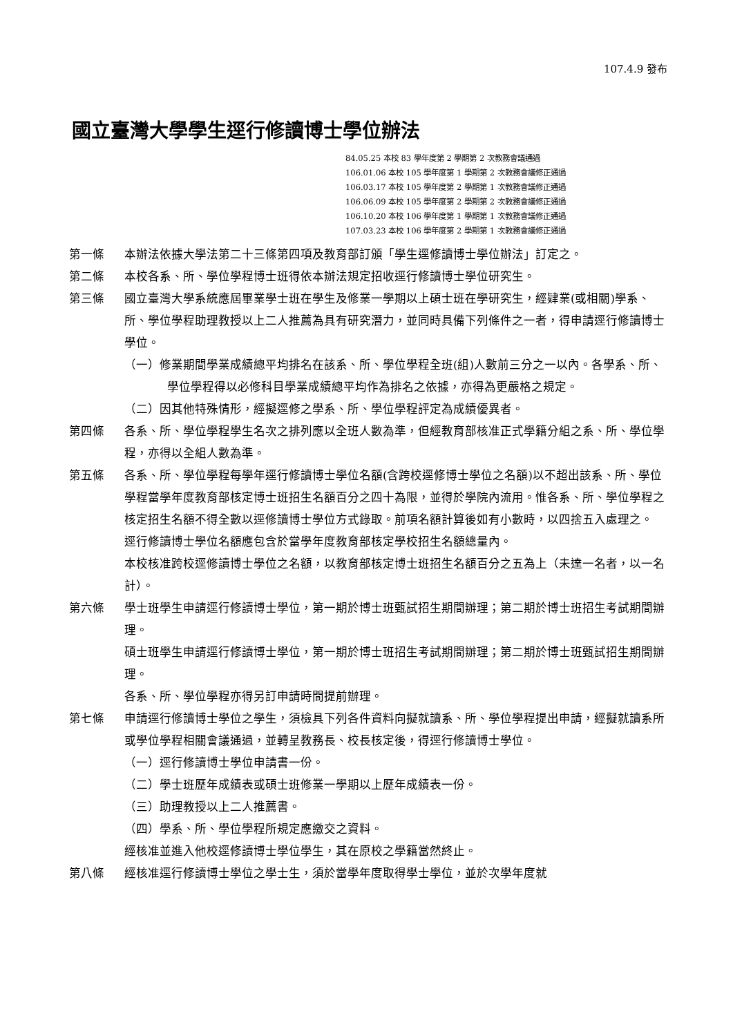107.4.9 發布
國立臺灣大學學生逕行修讀博士學位辦法
84.05.25 本校 83 學年度第 2 學期第 2 次教務會議通過
106.01.06 本校 105 學年度第 1 學期第 2 次教務會議修正通過
106.03.17 本校 105 學年度第 2 學期第 1 次教務會議修正通過
106.06.09 本校 105 學年度第 2 學期第 2 次教務會議修正通過
106.10.20 本校 106 學年度第 1 學期第 1 次教務會議修正通過
107.03.23 本校 106 學年度第 2 學期第 1 次教務會議修正通過
第一條 本辦法依據大學法第二十三條第四項及教育部訂頒「學生逕修讀博士學位辦法」訂定之。
第二條 本校各系、所、學位學程博士班得依本辦法規定招收逕行修讀博士學位研究生。
第三條 國立臺灣大學系統應屆畢業學士班在學生及修業一學期以上碩士班在學研究生，經肄業(或相關)學系、所、學位學程助理教授以上二人推薦為具有研究潛力，並同時具備下列條件之一者，得申請逕行修讀博士學位。
（一）修業期間學業成績總平均排名在該系、所、學位學程全班(組)人數前三分之一以內。各學系、所、學位學程得以必修科目學業成績總平均作為排名之依據，亦得為更嚴格之規定。
（二）因其他特殊情形，經擬逕修之學系、所、學位學程評定為成績優異者。
第四條 各系、所、學位學程學生名次之排列應以全班人數為準，但經教育部核准正式學籍分組之系、所、學位學程，亦得以全組人數為準。
第五條 各系、所、學位學程每學年逕行修讀博士學位名額(含跨校逕修博士學位之名額)以不超出該系、所、學位學程當學年度教育部核定博士班招生名額百分之四十為限，並得於學院內流用。惟各系、所、學位學程之核定招生名額不得全數以逕修讀博士學位方式錄取。前項名額計算後如有小數時，以四捨五入處理之。
逕行修讀博士學位名額應包含於當學年度教育部核定學校招生名額總量內。
本校核准跨校逕修讀博士學位之名額，以教育部核定博士班招生名額百分之五為上（未達一名者，以一名計）。
第六條 學士班學生申請逕行修讀博士學位，第一期於博士班甄試招生期間辦理；第二期於博士班招生考試期間辦理。
碩士班學生申請逕行修讀博士學位，第一期於博士班招生考試期間辦理；第二期於博士班甄試招生期間辦理。
各系、所、學位學程亦得另訂申請時間提前辦理。
第七條 申請逕行修讀博士學位之學生，須檢具下列各件資料向擬就讀系、所、學位學程提出申請，經擬就讀系所或學位學程相關會議通過，並轉呈教務長、校長核定後，得逕行修讀博士學位。
（一）逕行修讀博士學位申請書一份。
（二）學士班歷年成績表或碩士班修業一學期以上歷年成績表一份。
（三）助理教授以上二人推薦書。
（四）學系、所、學位學程所規定應繳交之資料。
經核准並進入他校逕修讀博士學位學生，其在原校之學籍當然終止。
第八條 經核准逕行修讀博士學位之學士生，須於當學年度取得學士學位，並於次學年度就